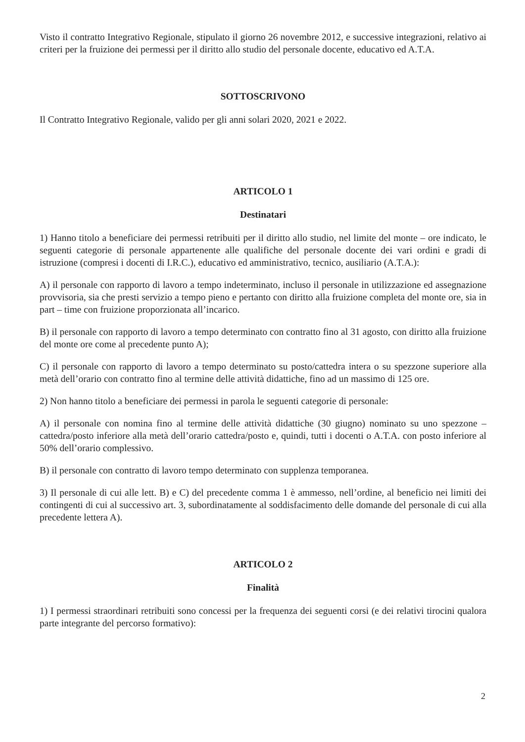Visto il contratto Integrativo Regionale, stipulato il giorno 26 novembre 2012, e successive integrazioni, relativo ai criteri per la fruizione dei permessi per il diritto allo studio del personale docente, educativo ed A.T.A.
SOTTOSCRIVONO
Il Contratto Integrativo Regionale, valido per gli anni solari 2020, 2021 e 2022.
ARTICOLO 1
Destinatari
1) Hanno titolo a beneficiare dei permessi retribuiti per il diritto allo studio, nel limite del monte – ore indicato, le seguenti categorie di personale appartenente alle qualifiche del personale docente dei vari ordini e gradi di istruzione (compresi i docenti di I.R.C.), educativo ed amministrativo, tecnico, ausiliario (A.T.A.):
A) il personale con rapporto di lavoro a tempo indeterminato, incluso il personale in utilizzazione ed assegnazione provvisoria, sia che presti servizio a tempo pieno e pertanto con diritto alla fruizione completa del monte ore, sia in part – time con fruizione proporzionata all’incarico.
B) il personale con rapporto di lavoro a tempo determinato con contratto fino al 31 agosto, con diritto alla fruizione del monte ore come al precedente punto A);
C) il personale con rapporto di lavoro a tempo determinato su posto/cattedra intera o su spezzone superiore alla metà dell’orario con contratto fino al termine delle attività didattiche, fino ad un massimo di 125 ore.
2) Non hanno titolo a beneficiare dei permessi in parola le seguenti categorie di personale:
A) il personale con nomina fino al termine delle attività didattiche (30 giugno) nominato su uno spezzone – cattedra/posto inferiore alla metà dell’orario cattedra/posto e, quindi, tutti i docenti o A.T.A. con posto inferiore al 50% dell’orario complessivo.
B) il personale con contratto di lavoro tempo determinato con supplenza temporanea.
3) Il personale di cui alle lett. B) e C) del precedente comma 1 è ammesso, nell’ordine, al beneficio nei limiti dei contingenti di cui al successivo art. 3, subordinatamente al soddisfacimento delle domande del personale di cui alla precedente lettera A).
ARTICOLO 2
Finalità
1) I permessi straordinari retribuiti sono concessi per la frequenza dei seguenti corsi (e dei relativi tirocini qualora parte integrante del percorso formativo):
2